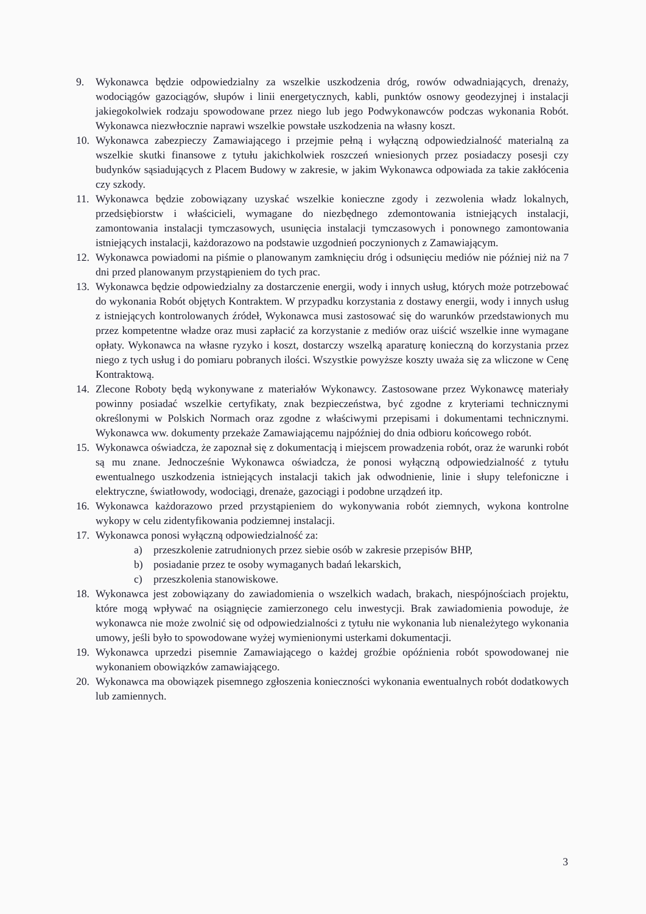9. Wykonawca będzie odpowiedzialny za wszelkie uszkodzenia dróg, rowów odwadniających, drenaży, wodociągów gazociągów, słupów i linii energetycznych, kabli, punktów osnowy geodezyjnej i instalacji jakiegokolwiek rodzaju spowodowane przez niego lub jego Podwykonawców podczas wykonania Robót. Wykonawca niezwłocznie naprawi wszelkie powstałe uszkodzenia na własny koszt.
10. Wykonawca zabezpieczy Zamawiającego i przejmie pełną i wyłączną odpowiedzialność materialną za wszelkie skutki finansowe z tytułu jakichkolwiek roszczeń wniesionych przez posiadaczy posesji czy budynków sąsiadujących z Placem Budowy w zakresie, w jakim Wykonawca odpowiada za takie zakłócenia czy szkody.
11. Wykonawca będzie zobowiązany uzyskać wszelkie konieczne zgody i zezwolenia władz lokalnych, przedsiębiorstw i właścicieli, wymagane do niezbędnego zdemontowania istniejących instalacji, zamontowania instalacji tymczasowych, usunięcia instalacji tymczasowych i ponownego zamontowania istniejących instalacji, każdorazowo na podstawie uzgodnień poczynionych z Zamawiającym.
12. Wykonawca powiadomi na piśmie o planowanym zamknięciu dróg i odsunięciu mediów nie później niż na 7 dni przed planowanym przystąpieniem do tych prac.
13. Wykonawca będzie odpowiedzialny za dostarczenie energii, wody i innych usług, których może potrzebować do wykonania Robót objętych Kontraktem. W przypadku korzystania z dostawy energii, wody i innych usług z istniejących kontrolowanych źródeł, Wykonawca musi zastosować się do warunków przedstawionych mu przez kompetentne władze oraz musi zapłacić za korzystanie z mediów oraz uiścić wszelkie inne wymagane opłaty. Wykonawca na własne ryzyko i koszt, dostarczy wszelką aparaturę konieczną do korzystania przez niego z tych usług i do pomiaru pobranych ilości. Wszystkie powyższe koszty uważa się za wliczone w Cenę Kontraktową.
14. Zlecone Roboty będą wykonywane z materiałów Wykonawcy. Zastosowane przez Wykonawcę materiały powinny posiadać wszelkie certyfikaty, znak bezpieczeństwa, być zgodne z kryteriami technicznymi określonymi w Polskich Normach oraz zgodne z właściwymi przepisami i dokumentami technicznymi. Wykonawca ww. dokumenty przekaże Zamawiającemu najpóźniej do dnia odbioru końcowego robót.
15. Wykonawca oświadcza, że zapoznał się z dokumentacją i miejscem prowadzenia robót, oraz że warunki robót są mu znane. Jednocześnie Wykonawca oświadcza, że ponosi wyłączną odpowiedzialność z tytułu ewentualnego uszkodzenia istniejących instalacji takich jak odwodnienie, linie i słupy telefoniczne i elektryczne, światłowody, wodociągi, drenaże, gazociągi i podobne urządzeń itp.
16. Wykonawca każdorazowo przed przystąpieniem do wykonywania robót ziemnych, wykona kontrolne wykopy w celu zidentyfikowania podziemnej instalacji.
17. Wykonawca ponosi wyłączną odpowiedzialność za:
a) przeszkolenie zatrudnionych przez siebie osób w zakresie przepisów BHP,
b) posiadanie przez te osoby wymaganych badań lekarskich,
c) przeszkolenia stanowiskowe.
18. Wykonawca jest zobowiązany do zawiadomienia o wszelkich wadach, brakach, niespójnościach projektu, które mogą wpływać na osiągnięcie zamierzonego celu inwestycji. Brak zawiadomienia powoduje, że wykonawca nie może zwolnić się od odpowiedzialności z tytułu nie wykonania lub nienależytego wykonania umowy, jeśli było to spowodowane wyżej wymienionymi usterkami dokumentacji.
19. Wykonawca uprzedzi pisemnie Zamawiającego o każdej groźbie opóźnienia robót spowodowanej nie wykonaniem obowiązków zamawiającego.
20. Wykonawca ma obowiązek pisemnego zgłoszenia konieczności wykonania ewentualnych robót dodatkowych lub zamiennych.
3